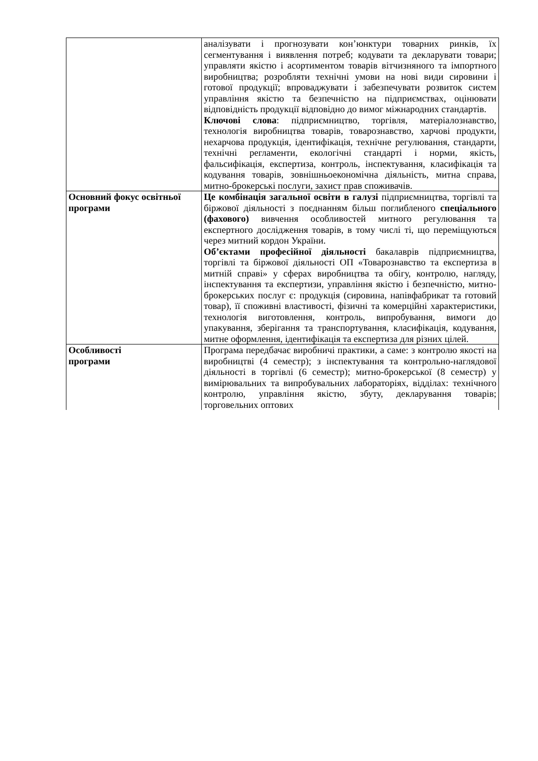| | аналізувати і прогнозувати кон’юнктури товарних ринків, їх сегментування і виявлення потреб; кодувати та декларувати товари; управляти якістю і асортиментом товарів вітчизняного та імпортного виробництва; розробляти технічні умови на нові види сировини і готової продукції; впроваджувати і забезпечувати розвиток систем управління якістю та безпечністю на підприємствах, оцінювати відповідність продукції відповідно до вимог міжнародних стандартів. Ключові слова : підприємництво, торгівля, матеріалознавство, технологія виробництва товарів, товарознавство, харчові продукти, нехарчова продукція, ідентифікація, технічне регулювання, стандарти, технічні регламенти, екологічні стандарті і норми, якість, фальсифікація, експертиза, контроль, інспектування, класифікація та кодування товарів, зовнішньоекономічна діяльність, митна справа, митно-брокерські послуги, захист прав споживачів. |
| Основний фокус освітньої програми | Це комбінація загальної освіти в галузі підприємництва, торгівлі та біржової діяльності з поєднанням більш поглибленого спеціального (фахового) вивчення особливостей митного регулювання та експертного дослідження товарів, в тому числі ті, що переміщуються через митний кордон України. Об’єктами професійної діяльності бакалаврів підприємництва, торгівлі та біржової діяльності ОП «Товарознавство та експертиза в митній справі» у сферах виробництва та обігу, контролю, нагляду, інспектування та експертизи, управління якістю і безпечністю, митно-брокерських послуг є: продукція (сировина, напівфабрикат та готовий товар), її споживні властивості, фізичні та комерційні характеристики, технологія виготовлення, контроль, випробування, вимоги до упакування, зберігання та транспортування, класифікація, кодування, митне оформлення, ідентифікація та експертиза для різних цілей. |
| Особливості програми | Програма передбачає виробничі практики, а саме: з контролю якості на виробництві (4 семестр); з інспектування та контрольно-наглядової діяльності в торгівлі (6 семестр); митно-брокерської (8 семестр) у вимірювальних та випробувальних лабораторіях, відділах: технічного контролю, управління якістю, збуту, декларування товарів; торговельних оптових |